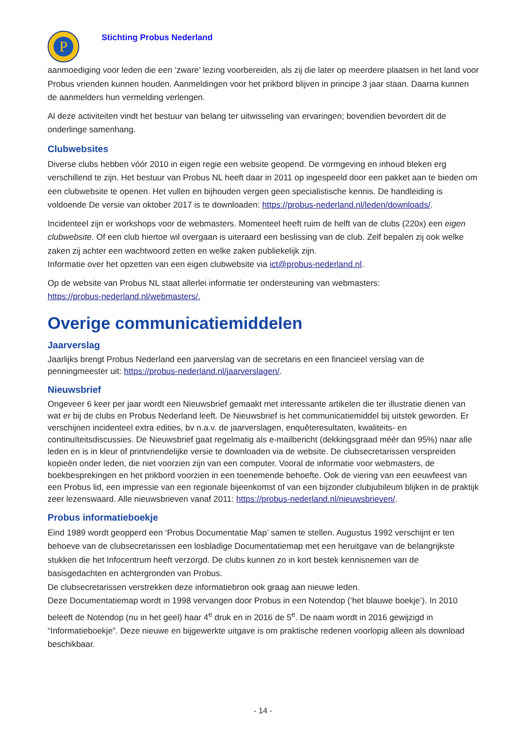P
Stichting Probus Nederland
aanmoediging voor leden die een ‘zware’ lezing voorbereiden, als zij die later op meerdere plaatsen in het land voor Probus vrienden kunnen houden. Aanmeldingen voor het prikbord blijven in principe 3 jaar staan. Daarna kunnen de aanmelders hun vermelding verlengen.
Al deze activiteiten vindt het bestuur van belang ter uitwisseling van ervaringen; bovendien bevordert dit de onderlinge samenhang.
Clubwebsites
Diverse clubs hebben vóór 2010 in eigen regie een website geopend. De vormgeving en inhoud bleken erg verschillend te zijn. Het bestuur van Probus NL heeft daar in 2011 op ingespeeld door een pakket aan te bieden om een clubwebsite te openen. Het vullen en bijhouden vergen geen specialistische kennis. De handleiding is voldoende De versie van oktober 2017 is te downloaden: https://probus-nederland.nl/leden/downloads/.
Incidenteel zijn er workshops voor de webmasters. Momenteel heeft ruim de helft van de clubs (220x) een eigen clubwebsite. Of een club hiertoe wil overgaan is uiteraard een beslissing van de club. Zelf bepalen zij ook welke zaken zij achter een wachtwoord zetten en welke zaken publiekelijk zijn.
Informatie over het opzetten van een eigen clubwebsite via ict@probus-nederland.nl.
Op de website van Probus NL staat allerlei informatie ter ondersteuning van webmasters:
https://probus-nederland.nl/webmasters/.
Overige communicatiemiddelen
Jaarverslag
Jaarlijks brengt Probus Nederland een jaarverslag van de secretaris en een financieel verslag van de penningmeester uit: https://probus-nederland.nl/jaarverslagen/.
Nieuwsbrief
Ongeveer 6 keer per jaar wordt een Nieuwsbrief gemaakt met interessante artikelen die ter illustratie dienen van wat er bij de clubs en Probus Nederland leeft. De Nieuwsbrief is het communicatiemiddel bij uitstek geworden. Er verschijnen incidenteel extra edities, bv n.a.v. de jaarverslagen, enquêteresultaten, kwaliteits- en continuïteitsdiscussies. De Nieuwsbrief gaat regelmatig als e-mailbericht (dekkingsgraad méér dan 95%) naar alle leden en is in kleur of printvriendelijke versie te downloaden via de website. De clubsecretarissen verspreiden kopieën onder leden, die niet voorzien zijn van een computer. Vooral de informatie voor webmasters, de boekbesprekingen en het prikbord voorzien in een toenemende behoefte. Ook de viering van een eeuwfeest van een Probus lid, een impressie van een regionale bijeenkomst of van een bijzonder clubjubileum blijken in de praktijk zeer lezenswaard. Alle nieuwsbrieven vanaf 2011: https://probus-nederland.nl/nieuwsbrieven/.
Probus informatieboekje
Eind 1989 wordt geopperd een ‘Probus Documentatie Map’ samen te stellen. Augustus 1992 verschijnt er ten behoeve van de clubsecretarissen een losbladige Documentatiemap met een heruitgave van de belangrijkste stukken die het Infocentrum heeft verzorgd. De clubs kunnen zo in kort bestek kennisnemen van de basisgedachten en achtergronden van Probus.
De clubsecretarissen verstrekken deze informatiebron ook graag aan nieuwe leden.
Deze Documentatiemap wordt in 1998 vervangen door Probus in een Notendop (‘het blauwe boekje’). In 2010 beleeft de Notendop (nu in het geel) haar 4<sup>e</sup> druk en in 2016 de 5<sup>e</sup>. De naam wordt in 2016 gewijzigd in “Informatieboekje”. Deze nieuwe en bijgewerkte uitgave is om praktische redenen voorlopig alleen als download beschikbaar.
- 14 -